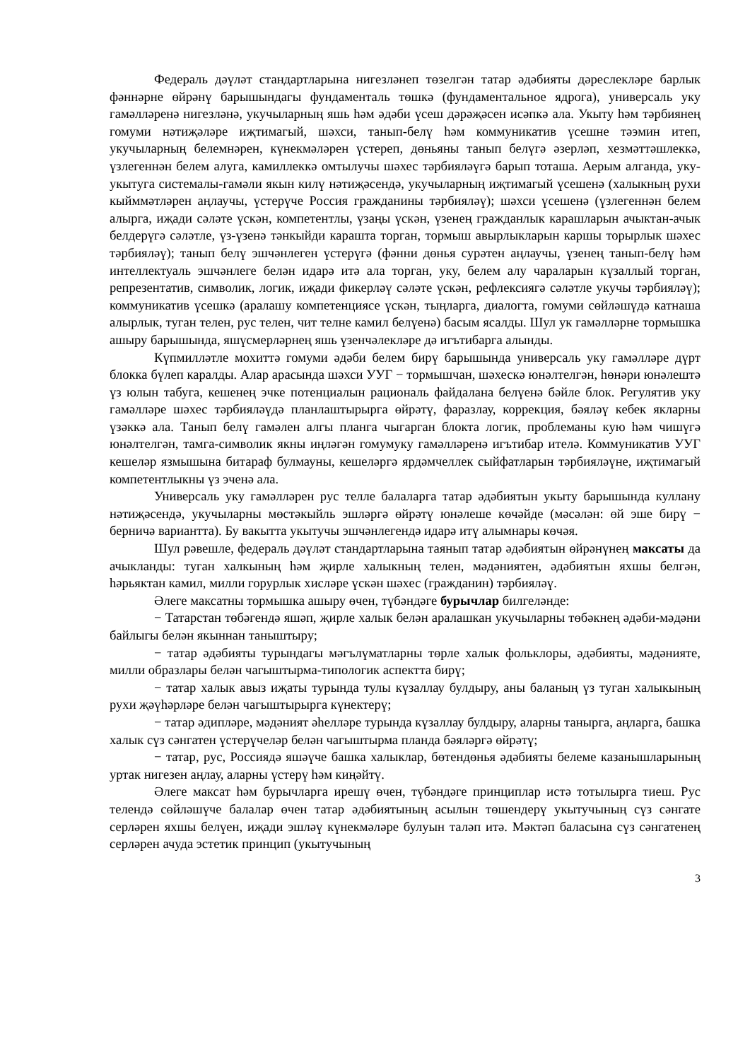Федераль дәүләт стандартларына нигезләнеп төзелгән татар әдәбияты дәреслекләре барлык фәннәрне өйрәнү барышындагы фундаменталь төшкә (фундаментальное ядрога), универсаль уку гамәлләренә нигезләнә, укучыларның яшь һәм әдәби үсеш дәрәҗәсен исәпкә ала. Укыту һәм тәрбиянең гомуми нәтиҗәләре иҗтимагый, шәхси, танып-белү һәм коммуникатив үсешне тәэмин итеп, укучыларның белемнәрен, күнекмәләрен үстереп, дөньяны танып белүгә әзерләп, хезмәттәшлеккә, үзлегеннән белем алуга, камиллеккә омтылучы шәхес тәрбияләүгә барып тоташа. Аерым алганда, уку-укытуга системалы-гамәли якын килү нәтиҗәсендә, укучыларның иҗтимагый үсешенә (халыкның рухи кыйммәтләрен аңлаучы, үстерүче Россия гражданины тәрбияләү); шәхси үсешенә (үзлегеннән белем алырга, иҗади сәләте үскән, компетентлы, үзаңы үскән, үзенең гражданлык карашларын ачыктан-ачык белдерүгә сәләтле, үз-үзенә тәнкыйди караштa торган, тормыш авырлыкларын каршы торырлык шәхес тәрбияләү); танып белү эшчәнлеген үстерүгә (фәнни дөнья сурәтен аңлаучы, үзенең танып-белү һәм интеллектуаль эшчәнлеге белән идарә итә ала торган, уку, белем алу чараларын күзаллый торган, репрезентатив, символик, логик, иҗади фикерләү сәләте үскән, рефлексиягә сәләтле укучы тәрбияләү); коммуникатив үсешкә (аралашу компетенциясе үскән, тыңларга, диалогта, гомуми сөйләшүдә катнаша алырлык, туган телен, рус телен, чит телне камил белүенә) басым ясалды. Шул ук гамәлләрне тормышка ашыру барышында, яшүсмерләрнең яшь үзенчәлекләре дә игътибарга алынды.
Күпмилләтле мохиттә гомуми әдәби белем бирү барышында универсаль уку гамәлләре дүрт блокка бүлеп каралды. Алар арасында шәхси УУГ − тормышчан, шәхескә юнәлтелгән, һөнәри юнәлештә үз юлын табуга, кешенең эчке потенциалын рациональ файдалана белүенә бәйле блок. Регулятив уку гамәлләре шәхес тәрбияләүдә планлаштырырга өйрәтү, фаразлау, коррекция, бәяләү кебек якларны үзәккә ала. Танып белү гамәлен алгы планга чыгарган блокта логик, проблеманы кую һәм чишүгә юнәлтелгән, тамга-символик якны иңләгән гомумуку гамәлләренә игътибар ителә. Коммуникатив УУГ кешеләр язмышына битараф булмауны, кешеләргә ярдәмчеллек сыйфатларын тәрбияләүне, иҗтимагый компетентлыкны үз эченә ала.
Универсаль уку гамәлләрен рус телле балаларга татар әдәбиятын укыту барышында куллану нәтиҗәсендә, укучыларны мөстәкыйль эшләргә өйрәтү юнәлеше көчәйде (мәсәлән: өй эше бирү − берничә вариантта). Бу вакытта укытучы эшчәнлегендә идарә итү алымнары көчәя.
Шул рәвешле, федераль дәүләт стандартларына таянып татар әдәбиятын өйрәнүнең максаты да ачыкланды: туган халкының һәм җирле халыкның телен, мәдәниятен, әдәбиятын яхшы белгән, һәрьяктан камил, милли горурлык хисләре үскән шәхес (гражданин) тәрбияләү.
Әлеге максатны тормышка ашыру өчен, түбәндәге бурычлар билгеләнде:
− Татарстан төбәгендә яшәп, җирле халык белән аралашкан укучыларны төбәкнең әдәби-мәдәни байлыгы белән якыннан таныштыру;
− татар әдәбияты турындагы мәгълүматларны төрле халык фольклоры, әдәбияты, мәдәнияте, милли образлары белән чагыштырма-типологик аспектта бирү;
− татар халык авыз иҗаты турында тулы күзаллау булдыру, аны баланың үз туган халыкының рухи җәүһәрләре белән чагыштырырга күнектерү;
− татар әдипләре, мәдәният әһелләре турында күзаллау булдыру, аларны танырга, аңларга, башка халык сүз сәнгатен үстерүчеләр белән чагыштырма планда бәяләргә өйрәтү;
− татар, рус, Россиядә яшәүче башка халыклар, бөтендөнья әдәбияты белеме казанышларының уртак нигезен аңлау, аларны үстерү һәм киңәйтү.
Әлеге максат һәм бурычларга ирешү өчен, түбәндәге принциплар истә тотылырга тиеш. Рус телендә сөйләшүче балалар өчен татар әдәбиятының асылын төшендерү укытучының сүз сәнгате серләрен яхшы белүен, иҗади эшләү күнекмәләре булуын таләп итә. Мәктәп баласына сүз сәнгатенең серләрен ачуда эстетик принцип (укытучының
3